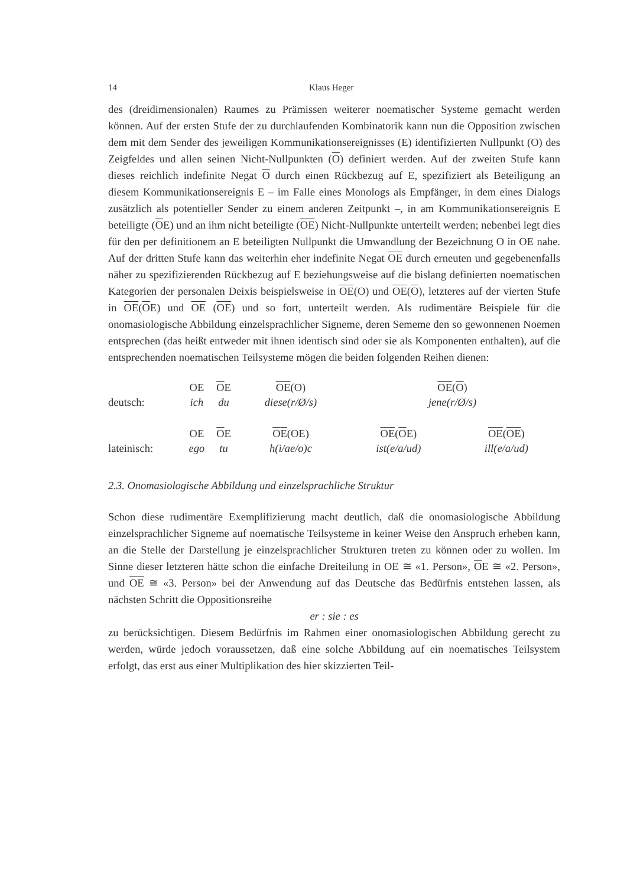14 Klaus Heger
des (dreidimensionalen) Raumes zu Prämissen weiterer noematischer Systeme gemacht werden können. Auf der ersten Stufe der zu durchlaufenden Kombinatorik kann nun die Opposition zwischen dem mit dem Sender des jeweiligen Kommunikationsereignisses (E) identifizierten Nullpunkt (O) des Zeigfeldes und allen seinen Nicht-Nullpunkten (O) definiert werden. Auf der zweiten Stufe kann dieses reichlich indefinite Negat O durch einen Rückbezug auf E, spezifiziert als Beteiligung an diesem Kommunikationsereignis E – im Falle eines Monologs als Empfänger, in dem eines Dialogs zusätzlich als potentieller Sender zu einem anderen Zeitpunkt –, in am Kommunikationsereignis E beteiligte (OE) und an ihm nicht beteiligte (OE) Nicht-Nullpunkte unterteilt werden; nebenbei legt dies für den per definitionem an E beteiligten Nullpunkt die Umwandlung der Bezeichnung O in OE nahe. Auf der dritten Stufe kann das weiterhin eher indefinite Negat OE durch erneuten und gegebenenfalls näher zu spezifizierenden Rückbezug auf E beziehungsweise auf die bislang definierten noematischen Kategorien der personalen Deixis beispielsweise in OE(O) und OE(O), letzteres auf der vierten Stufe in OE(OE) und OE (OE) und so fort, unterteilt werden. Als rudimentäre Beispiele für die onomasiologische Abbildung einzelsprachlicher Signeme, deren Sememe den so gewonnenen Noemen entsprechen (das heißt entweder mit ihnen identisch sind oder sie als Komponenten enthalten), auf die entsprechenden noematischen Teilsysteme mögen die beiden folgenden Reihen dienen:
| | OE | O E | O E (O) | O E ( O ) | |
| deutsch: | ich | du | diese(r/Ø/s) | jene(r/Ø/s) | |
| | OE | O E | O E (OE) | O E ( O E) | O E ( O E ) |
| lateinisch: | ego | tu | h(i/ae/o)c | ist(e/a/ud) | ill(e/a/ud) |
2.3. Onomasiologische Abbildung und einzelsprachliche Struktur
Schon diese rudimentäre Exemplifizierung macht deutlich, daß die onomasiologische Abbildung einzelsprachlicher Signeme auf noematische Teilsysteme in keiner Weise den Anspruch erheben kann, an die Stelle der Darstellung je einzelsprachlicher Strukturen treten zu können oder zu wollen. Im Sinne dieser letzteren hätte schon die einfache Dreiteilung in OE ≅ «1. Person», OE ≅ «2. Person», und OE ≅ «3. Person» bei der Anwendung auf das Deutsche das Bedürfnis entstehen lassen, als nächsten Schritt die Oppositionsreihe
er : sie : es
zu berücksichtigen. Diesem Bedürfnis im Rahmen einer onomasiologischen Abbildung gerecht zu werden, würde jedoch voraussetzen, daß eine solche Abbildung auf ein noematisches Teilsystem erfolgt, das erst aus einer Multiplikation des hier skizzierten Teil-